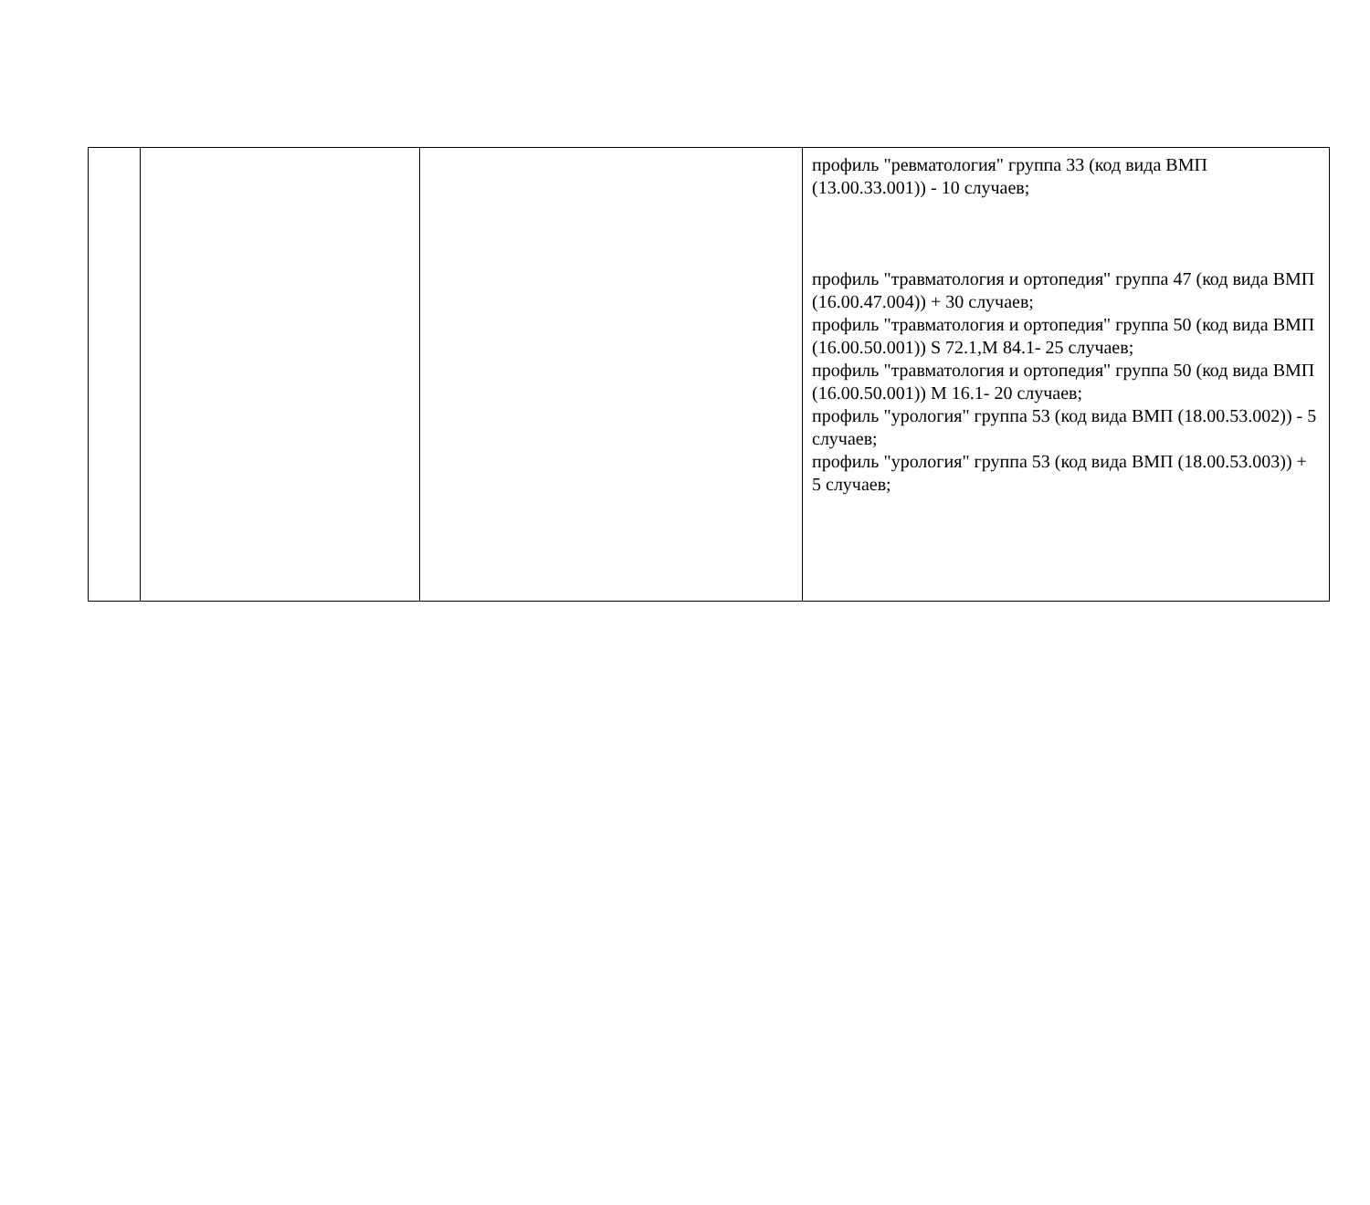| | | | профиль "ревматология" группа 33 (код вида ВМП (13.00.33.001)) - 10 случаев; профиль "травматология и ортопедия" группа 47 (код вида ВМП (16.00.47.004)) + 30 случаев; профиль "травматология и ортопедия" группа 50 (код вида ВМП (16.00.50.001)) S 72.1,M 84.1- 25 случаев; профиль "травматология и ортопедия" группа 50 (код вида ВМП (16.00.50.001)) M 16.1- 20 случаев; профиль "урология" группа 53 (код вида ВМП (18.00.53.002)) - 5 случаев; профиль "урология" группа 53 (код вида ВМП (18.00.53.003)) + 5 случаев; |